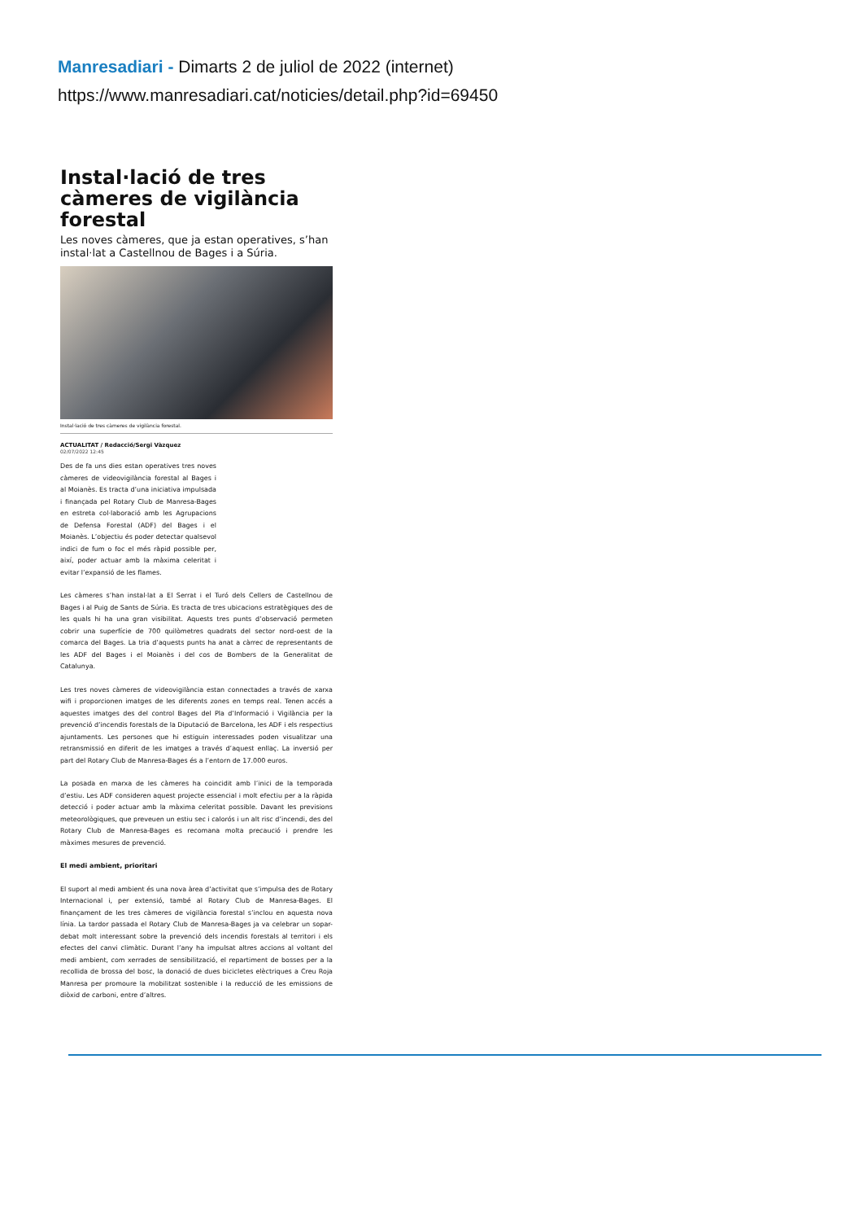Manresadiari - Dimarts 2 de juliol de 2022 (internet)
https://www.manresadiari.cat/noticies/detail.php?id=69450
Instal·lació de tres càmeres de vigilància forestal
Les noves càmeres, que ja estan operatives, s’han instal·lat a Castellnou de Bages i a Súria.
Instal·lació de tres càmeres de vigilància forestal.
ACTUALITAT / Redacció/Sergi Vàzquez
02/07/2022 12:45
Des de fa uns dies estan operatives tres noves càmeres de videovigilància forestal al Bages i al Moianès. Es tracta d’una iniciativa impulsada i finançada pel Rotary Club de Manresa-Bages en estreta col·laboració amb les Agrupacions de Defensa Forestal (ADF) del Bages i el Moianès. L’objectiu és poder detectar qualsevol indici de fum o foc el més ràpid possible per, així, poder actuar amb la màxima celeritat i evitar l’expansió de les flames.
Les càmeres s’han instal·lat a El Serrat i el Turó dels Cellers de Castellnou de Bages i al Puig de Sants de Súria. Es tracta de tres ubicacions estratègiques des de les quals hi ha una gran visibilitat. Aquests tres punts d’observació permeten cobrir una superfície de 700 quilòmetres quadrats del sector nord-oest de la comarca del Bages. La tria d’aquests punts ha anat a càrrec de representants de les ADF del Bages i el Moianès i del cos de Bombers de la Generalitat de Catalunya.
Les tres noves càmeres de videovigilància estan connectades a través de xarxa wifi i proporcionen imatges de les diferents zones en temps real. Tenen accés a aquestes imatges des del control Bages del Pla d’Informació i Vigilància per la prevenció d’incendis forestals de la Diputació de Barcelona, les ADF i els respectius ajuntaments. Les persones que hi estiguin interessades poden visualitzar una retransmissió en diferit de les imatges a través d’aquest enllaç. La inversió per part del Rotary Club de Manresa-Bages és a l’entorn de 17.000 euros.
La posada en marxa de les càmeres ha coincidit amb l’inici de la temporada d’estiu. Les ADF consideren aquest projecte essencial i molt efectiu per a la ràpida detecció i poder actuar amb la màxima celeritat possible. Davant les previsions meteorològiques, que preveuen un estiu sec i calorós i un alt risc d’incendi, des del Rotary Club de Manresa-Bages es recomana molta precaució i prendre les màximes mesures de prevenció.
El medi ambient, prioritari
El suport al medi ambient és una nova àrea d’activitat que s’impulsa des de Rotary Internacional i, per extensió, també al Rotary Club de Manresa-Bages. El finançament de les tres càmeres de vigilància forestal s’inclou en aquesta nova línia. La tardor passada el Rotary Club de Manresa-Bages ja va celebrar un sopar-debat molt interessant sobre la prevenció dels incendis forestals al territori i els efectes del canvi climàtic. Durant l’any ha impulsat altres accions al voltant del medi ambient, com xerrades de sensibilització, el repartiment de bosses per a la recollida de brossa del bosc, la donació de dues bicicletes elèctriques a Creu Roja Manresa per promoure la mobilitzat sostenible i la reducció de les emissions de diòxid de carboni, entre d’altres.